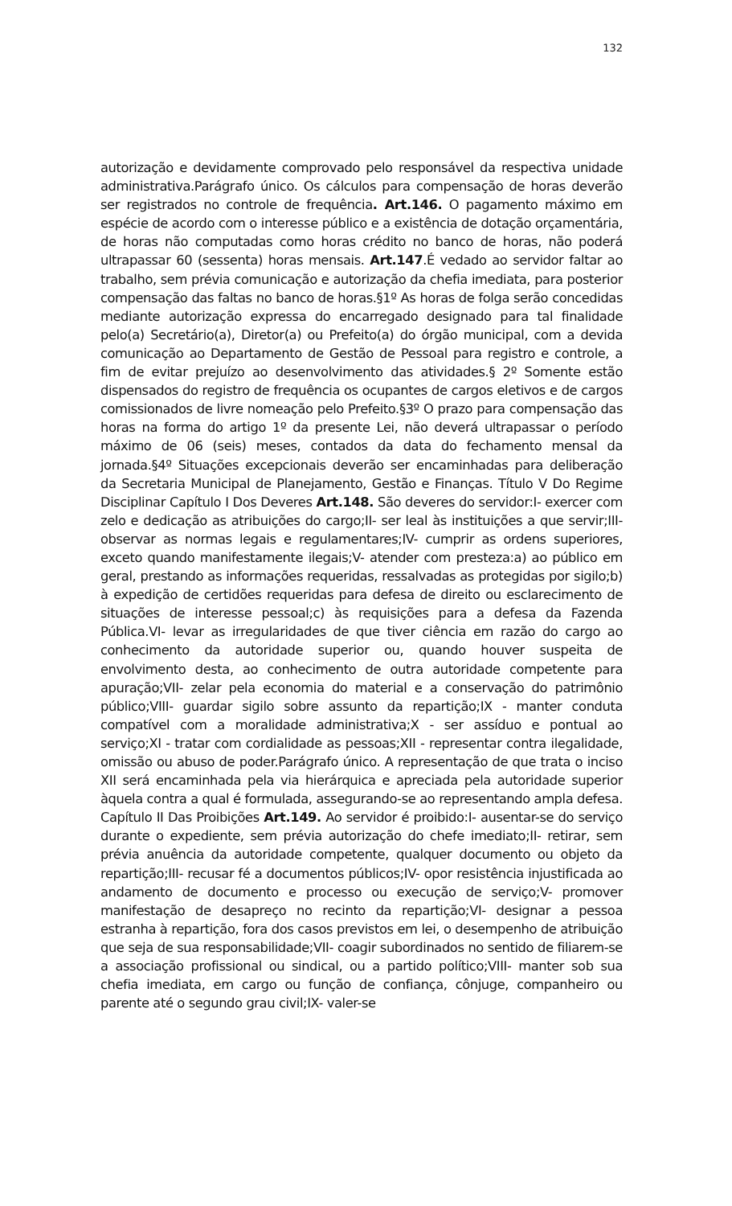132
autorização e devidamente comprovado pelo responsável da respectiva unidade administrativa.Parágrafo único. Os cálculos para compensação de horas deverão ser registrados no controle de frequência. Art.146. O pagamento máximo em espécie de acordo com o interesse público e a existência de dotação orçamentária, de horas não computadas como horas crédito no banco de horas, não poderá ultrapassar 60 (sessenta) horas mensais. Art.147.É vedado ao servidor faltar ao trabalho, sem prévia comunicação e autorização da chefia imediata, para posterior compensação das faltas no banco de horas.§1º As horas de folga serão concedidas mediante autorização expressa do encarregado designado para tal finalidade pelo(a) Secretário(a), Diretor(a) ou Prefeito(a) do órgão municipal, com a devida comunicação ao Departamento de Gestão de Pessoal para registro e controle, a fim de evitar prejuízo ao desenvolvimento das atividades.§ 2º Somente estão dispensados do registro de frequência os ocupantes de cargos eletivos e de cargos comissionados de livre nomeação pelo Prefeito.§3º O prazo para compensação das horas na forma do artigo 1º da presente Lei, não deverá ultrapassar o período máximo de 06 (seis) meses, contados da data do fechamento mensal da jornada.§4º Situações excepcionais deverão ser encaminhadas para deliberação da Secretaria Municipal de Planejamento, Gestão e Finanças. Título V Do Regime Disciplinar Capítulo I Dos Deveres Art.148. São deveres do servidor:I- exercer com zelo e dedicação as atribuições do cargo;II- ser leal às instituições a que servir;III- observar as normas legais e regulamentares;IV- cumprir as ordens superiores, exceto quando manifestamente ilegais;V- atender com presteza:a) ao público em geral, prestando as informações requeridas, ressalvadas as protegidas por sigilo;b) à expedição de certidões requeridas para defesa de direito ou esclarecimento de situações de interesse pessoal;c) às requisições para a defesa da Fazenda Pública.VI- levar as irregularidades de que tiver ciência em razão do cargo ao conhecimento da autoridade superior ou, quando houver suspeita de envolvimento desta, ao conhecimento de outra autoridade competente para apuração;VII- zelar pela economia do material e a conservação do patrimônio público;VIII- guardar sigilo sobre assunto da repartição;IX - manter conduta compatível com a moralidade administrativa;X - ser assíduo e pontual ao serviço;XI - tratar com cordialidade as pessoas;XII - representar contra ilegalidade, omissão ou abuso de poder.Parágrafo único. A representação de que trata o inciso XII será encaminhada pela via hierárquica e apreciada pela autoridade superior àquela contra a qual é formulada, assegurando-se ao representando ampla defesa. Capítulo II Das Proibições Art.149. Ao servidor é proibido:I- ausentar-se do serviço durante o expediente, sem prévia autorização do chefe imediato;II- retirar, sem prévia anuência da autoridade competente, qualquer documento ou objeto da repartição;III- recusar fé a documentos públicos;IV- opor resistência injustificada ao andamento de documento e processo ou execução de serviço;V- promover manifestação de desapreço no recinto da repartição;VI- designar a pessoa estranha à repartição, fora dos casos previstos em lei, o desempenho de atribuição que seja de sua responsabilidade;VII- coagir subordinados no sentido de filiarem-se a associação profissional ou sindical, ou a partido político;VIII- manter sob sua chefia imediata, em cargo ou função de confiança, cônjuge, companheiro ou parente até o segundo grau civil;IX- valer-se